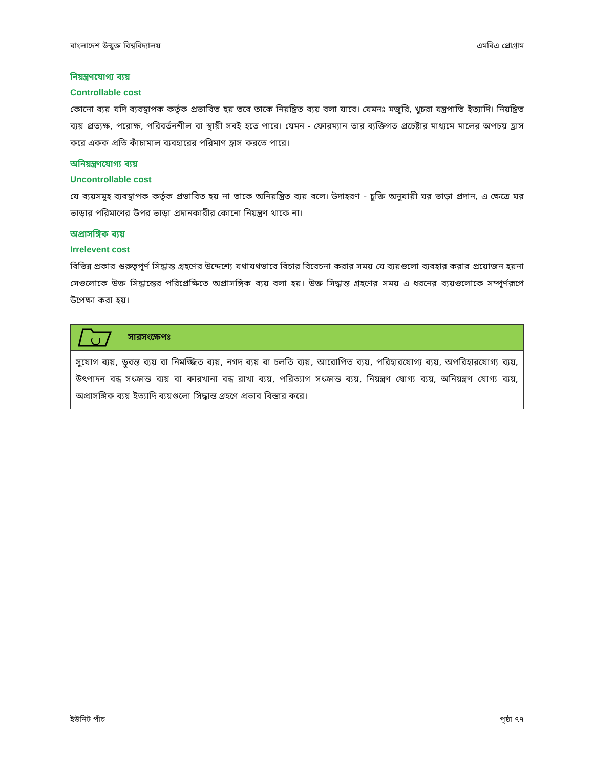বাংলাদেশ উন্মুক্ত বিশ্ববিদ্যালয় এমবিএ প্রোগ্রাম
নিয়ন্ত্রণযোগ্য ব্যয়
Controllable cost
কোনো ব্যয় যদি ব্যবস্থাপক কর্তৃক প্রভাবিত হয় তবে তাকে নিয়ন্ত্রিত ব্যয় বলা যাবে। যেমনঃ মজুরি, খুচরা যন্ত্রপাতি ইত্যাদি। নিয়ন্ত্রিত ব্যয় প্রত্যক্ষ, পরোক্ষ, পরিবর্তনশীল বা স্থায়ী সবই হতে পারে। যেমন - ফোরম্যান তার ব্যক্তিগত প্রচেষ্টার মাধ্যমে মালের অপচয় হ্রাস করে একক প্রতি কাঁচামাল ব্যবহারের পরিমাণ হ্রাস করতে পারে।
অনিয়ন্ত্রণযোগ্য ব্যয়
Uncontrollable cost
যে ব্যয়সমূহ ব্যবস্থাপক কর্তৃক প্রভাবিত হয় না তাকে অনিয়ন্ত্রিত ব্যয় বলে। উদাহরণ - চুক্তি অনুযায়ী ঘর ভাড়া প্রদান, এ ক্ষেত্রে ঘর ভাড়ার পরিমাণের উপর ভাড়া প্রদানকারীর কোনো নিয়ন্ত্রণ থাকে না।
অপ্রাসঙ্গিক ব্যয়
Irrelevent cost
বিভিন্ন প্রকার গুরুত্বপূর্ণ সিদ্ধান্ত গ্রহণের উদ্দেশ্যে যথাযথভাবে বিচার বিবেচনা করার সময় যে ব্যয়গুলো ব্যবহার করার প্রয়োজন হয়না সেগুলোকে উক্ত সিদ্ধান্তের পরিপ্রেক্ষিতে অপ্রাসঙ্গিক ব্যয় বলা হয়। উক্ত সিদ্ধান্ত গ্রহণের সময় এ ধরনের ব্যয়গুলোকে সম্পূর্ণরূপে উপেক্ষা করা হয়।
সারসংক্ষেপঃ
সুযোগ ব্যয়, ডুবন্ত ব্যয় বা নিমজ্জিত ব্যয়, নগদ ব্যয় বা চলতি ব্যয়, আরোপিত ব্যয়, পরিহারযোগ্য ব্যয়, অপরিহারযোগ্য ব্যয়, উৎপাদন বন্ধ সংক্রান্ত ব্যয় বা কারখানা বন্ধ রাখা ব্যয়, পরিত্যাগ সংক্রান্ত ব্যয়, নিয়ন্ত্রণ যোগ্য ব্যয়, অনিয়ন্ত্রণ যোগ্য ব্যয়, অপ্রাসঙ্গিক ব্যয় ইত্যাদি ব্যয়গুলো সিদ্ধান্ত গ্রহণে প্রভাব বিস্তার করে।
ইউনিট পাঁচ পৃষ্ঠা ৭৭